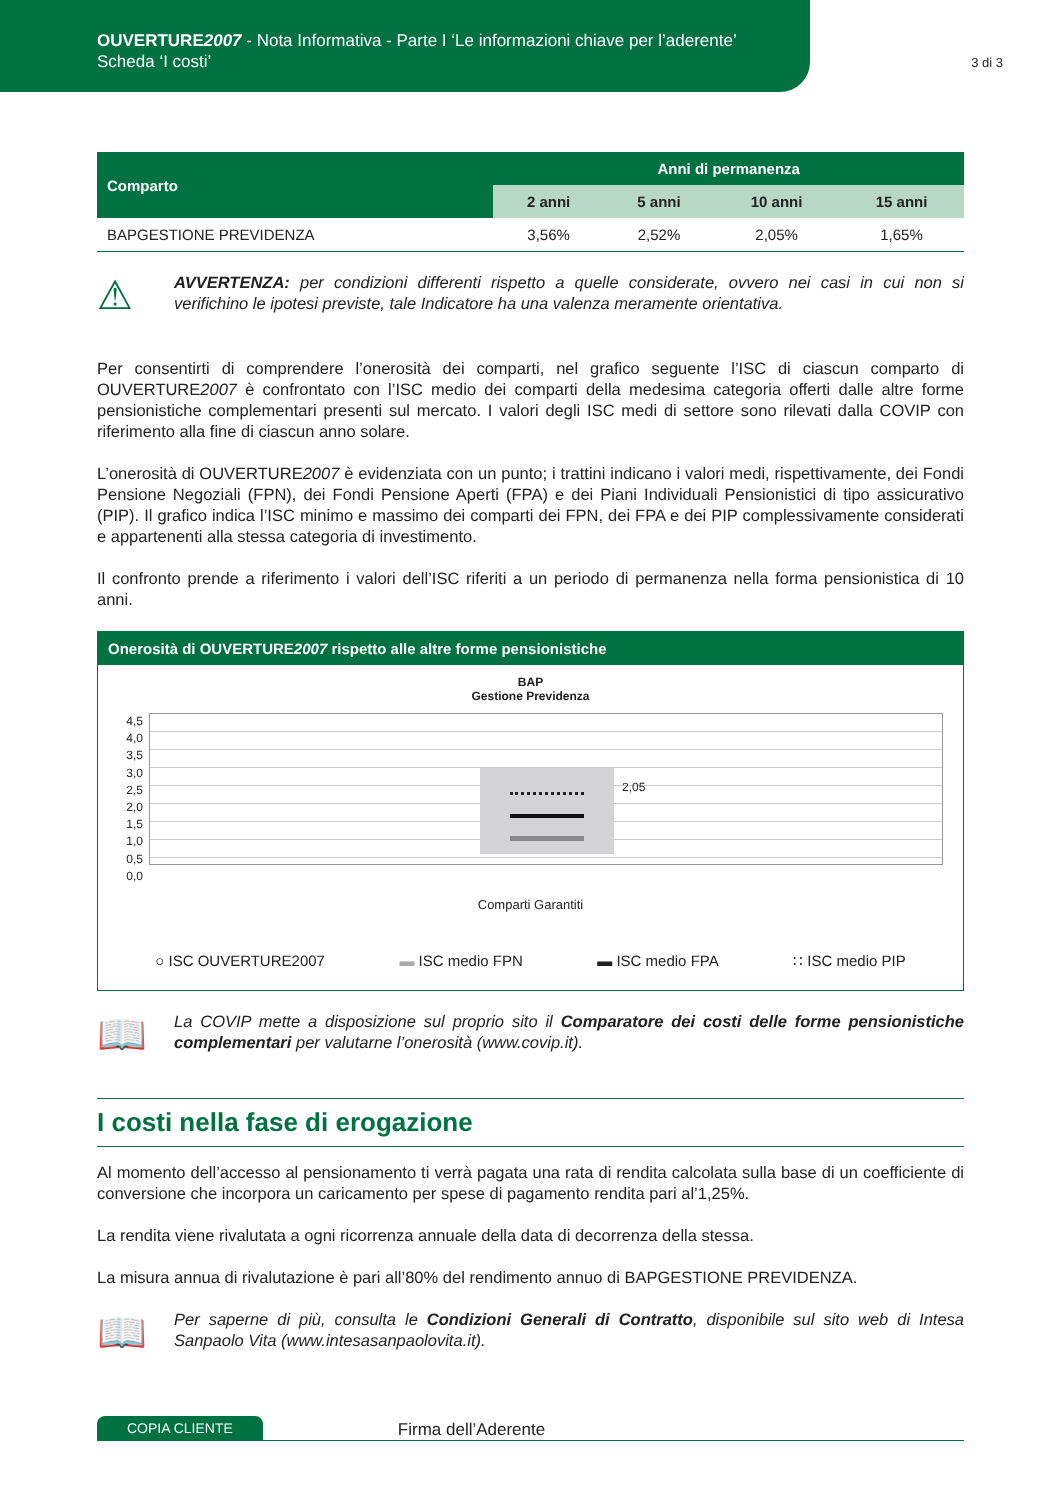OUVERTURE2007 - Nota Informativa - Parte I ‘Le informazioni chiave per l’aderente’
Scheda ‘I costi’
3 di 3
| Comparto | Anni di permanenza | | | |
| --- | --- | --- | --- | --- |
| | 2 anni | 5 anni | 10 anni | 15 anni |
| BAPGESTIONE PREVIDENZA | 3,56% | 2,52% | 2,05% | 1,65% |
⚠
AVVERTENZA: per condizioni differenti rispetto a quelle considerate, ovvero nei casi in cui non si verifichino le ipotesi previste, tale Indicatore ha una valenza meramente orientativa.
Per consentirti di comprendere l’onerosità dei comparti, nel grafico seguente l’ISC di ciascun comparto di OUVERTURE2007 è confrontato con l’ISC medio dei comparti della medesima categoria offerti dalle altre forme pensionistiche complementari presenti sul mercato. I valori degli ISC medi di settore sono rilevati dalla COVIP con riferimento alla fine di ciascun anno solare.
L’onerosità di OUVERTURE2007 è evidenziata con un punto; i trattini indicano i valori medi, rispettivamente, dei Fondi Pensione Negoziali (FPN), dei Fondi Pensione Aperti (FPA) e dei Piani Individuali Pensionistici di tipo assicurativo (PIP). Il grafico indica l’ISC minimo e massimo dei comparti dei FPN, dei FPA e dei PIP complessivamente considerati e appartenenti alla stessa categoria di investimento.
Il confronto prende a riferimento i valori dell’ISC riferiti a un periodo di permanenza nella forma pensionistica di 10 anni.
Onerosità di OUVERTURE2007 rispetto alle altre forme pensionistiche
BAP
Gestione Previdenza
4,5
4,0
3,5
3,0
2,5
2,0
1,5
1,0
0,5
0,0
2,05
Comparti Garantiti
○ ISC OUVERTURE2007 ▬ ISC medio FPN ▬ ISC medio FPA ∷ ISC medio PIP
📖
La COVIP mette a disposizione sul proprio sito il Comparatore dei costi delle forme pensionistiche complementari per valutarne l’onerosità (www.covip.it).
I costi nella fase di erogazione
Al momento dell’accesso al pensionamento ti verrà pagata una rata di rendita calcolata sulla base di un coefficiente di conversione che incorpora un caricamento per spese di pagamento rendita pari al’1,25%.
La rendita viene rivalutata a ogni ricorrenza annuale della data di decorrenza della stessa.
La misura annua di rivalutazione è pari all’80% del rendimento annuo di BAPGESTIONE PREVIDENZA.
📖
Per saperne di più, consulta le Condizioni Generali di Contratto, disponibile sul sito web di Intesa Sanpaolo Vita (www.intesasanpaolovita.it).
COPIA CLIENTE Firma dell’Aderente